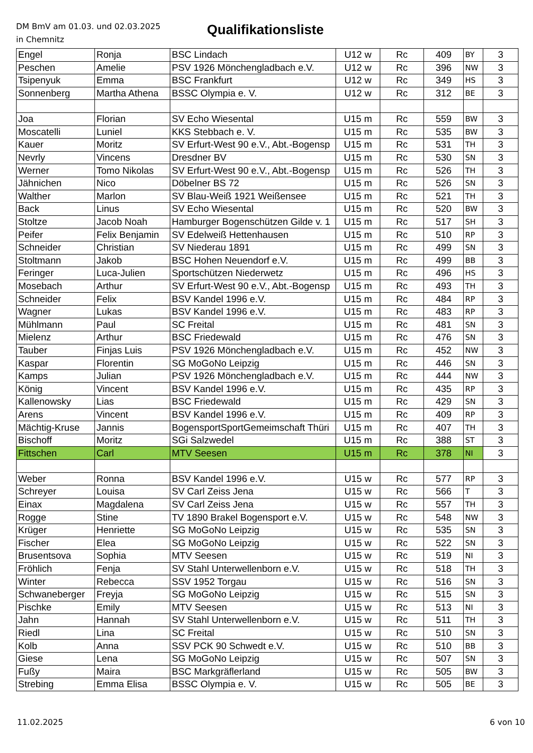DM BmV am 01.03. und 02.03.2025
in Chemnitz
Qualifikationsliste
| Engel | Ronja | BSC Lindach | U12 w | Rc | 409 | BY | 3 |
| Peschen | Amelie | PSV 1926 Mönchengladbach e.V. | U12 w | Rc | 396 | NW | 3 |
| Tsipenyuk | Emma | BSC Frankfurt | U12 w | Rc | 349 | HS | 3 |
| Sonnenberg | Martha Athena | BSSC Olympia e. V. | U12 w | Rc | 312 | BE | 3 |
| Joa | Florian | SV Echo Wiesental | U15 m | Rc | 559 | BW | 3 |
| Moscatelli | Luniel | KKS Stebbach e. V. | U15 m | Rc | 535 | BW | 3 |
| Kauer | Moritz | SV Erfurt-West 90 e.V., Abt.-Bogensp | U15 m | Rc | 531 | TH | 3 |
| Nevrly | Vincens | Dresdner BV | U15 m | Rc | 530 | SN | 3 |
| Werner | Tomo Nikolas | SV Erfurt-West 90 e.V., Abt.-Bogensp | U15 m | Rc | 526 | TH | 3 |
| Jähnichen | Nico | Döbelner BS 72 | U15 m | Rc | 526 | SN | 3 |
| Walther | Marlon | SV Blau-Weiß 1921 Weißensee | U15 m | Rc | 521 | TH | 3 |
| Back | Linus | SV Echo Wiesental | U15 m | Rc | 520 | BW | 3 |
| Stoltze | Jacob Noah | Hamburger Bogenschützen Gilde v. 1 | U15 m | Rc | 517 | SH | 3 |
| Peifer | Felix Benjamin | SV Edelweiß Hettenhausen | U15 m | Rc | 510 | RP | 3 |
| Schneider | Christian | SV Niederau 1891 | U15 m | Rc | 499 | SN | 3 |
| Stoltmann | Jakob | BSC Hohen Neuendorf e.V. | U15 m | Rc | 499 | BB | 3 |
| Feringer | Luca-Julien | Sportschützen Niederwetz | U15 m | Rc | 496 | HS | 3 |
| Mosebach | Arthur | SV Erfurt-West 90 e.V., Abt.-Bogensp | U15 m | Rc | 493 | TH | 3 |
| Schneider | Felix | BSV Kandel 1996 e.V. | U15 m | Rc | 484 | RP | 3 |
| Wagner | Lukas | BSV Kandel 1996 e.V. | U15 m | Rc | 483 | RP | 3 |
| Mühlmann | Paul | SC Freital | U15 m | Rc | 481 | SN | 3 |
| Mielenz | Arthur | BSC Friedewald | U15 m | Rc | 476 | SN | 3 |
| Tauber | Finjas Luis | PSV 1926 Mönchengladbach e.V. | U15 m | Rc | 452 | NW | 3 |
| Kaspar | Florentin | SG MoGoNo Leipzig | U15 m | Rc | 446 | SN | 3 |
| Kamps | Julian | PSV 1926 Mönchengladbach e.V. | U15 m | Rc | 444 | NW | 3 |
| König | Vincent | BSV Kandel 1996 e.V. | U15 m | Rc | 435 | RP | 3 |
| Kallenowsky | Lias | BSC Friedewald | U15 m | Rc | 429 | SN | 3 |
| Arens | Vincent | BSV Kandel 1996 e.V. | U15 m | Rc | 409 | RP | 3 |
| Mächtig-Kruse | Jannis | BogensportSportGemeimschaft Thüri | U15 m | Rc | 407 | TH | 3 |
| Bischoff | Moritz | SGi Salzwedel | U15 m | Rc | 388 | ST | 3 |
| Fittschen | Carl | MTV Seesen | U15 m | Rc | 378 | NI | 3 |
| Weber | Ronna | BSV Kandel 1996 e.V. | U15 w | Rc | 577 | RP | 3 |
| Schreyer | Louisa | SV Carl Zeiss Jena | U15 w | Rc | 566 | T | 3 |
| Einax | Magdalena | SV Carl Zeiss Jena | U15 w | Rc | 557 | TH | 3 |
| Rogge | Stine | TV 1890 Brakel Bogensport e.V. | U15 w | Rc | 548 | NW | 3 |
| Krüger | Henriette | SG MoGoNo Leipzig | U15 w | Rc | 535 | SN | 3 |
| Fischer | Elea | SG MoGoNo Leipzig | U15 w | Rc | 522 | SN | 3 |
| Brusentsova | Sophia | MTV Seesen | U15 w | Rc | 519 | NI | 3 |
| Fröhlich | Fenja | SV Stahl Unterwellenborn e.V. | U15 w | Rc | 518 | TH | 3 |
| Winter | Rebecca | SSV 1952 Torgau | U15 w | Rc | 516 | SN | 3 |
| Schwaneberger | Freyja | SG MoGoNo Leipzig | U15 w | Rc | 515 | SN | 3 |
| Pischke | Emily | MTV Seesen | U15 w | Rc | 513 | NI | 3 |
| Jahn | Hannah | SV Stahl Unterwellenborn e.V. | U15 w | Rc | 511 | TH | 3 |
| Riedl | Lina | SC Freital | U15 w | Rc | 510 | SN | 3 |
| Kolb | Anna | SSV PCK 90 Schwedt e.V. | U15 w | Rc | 510 | BB | 3 |
| Giese | Lena | SG MoGoNo Leipzig | U15 w | Rc | 507 | SN | 3 |
| Fußy | Maira | BSC Markgräflerland | U15 w | Rc | 505 | BW | 3 |
| Strebing | Emma Elisa | BSSC Olympia e. V. | U15 w | Rc | 505 | BE | 3 |
11.02.2025 6 von 10